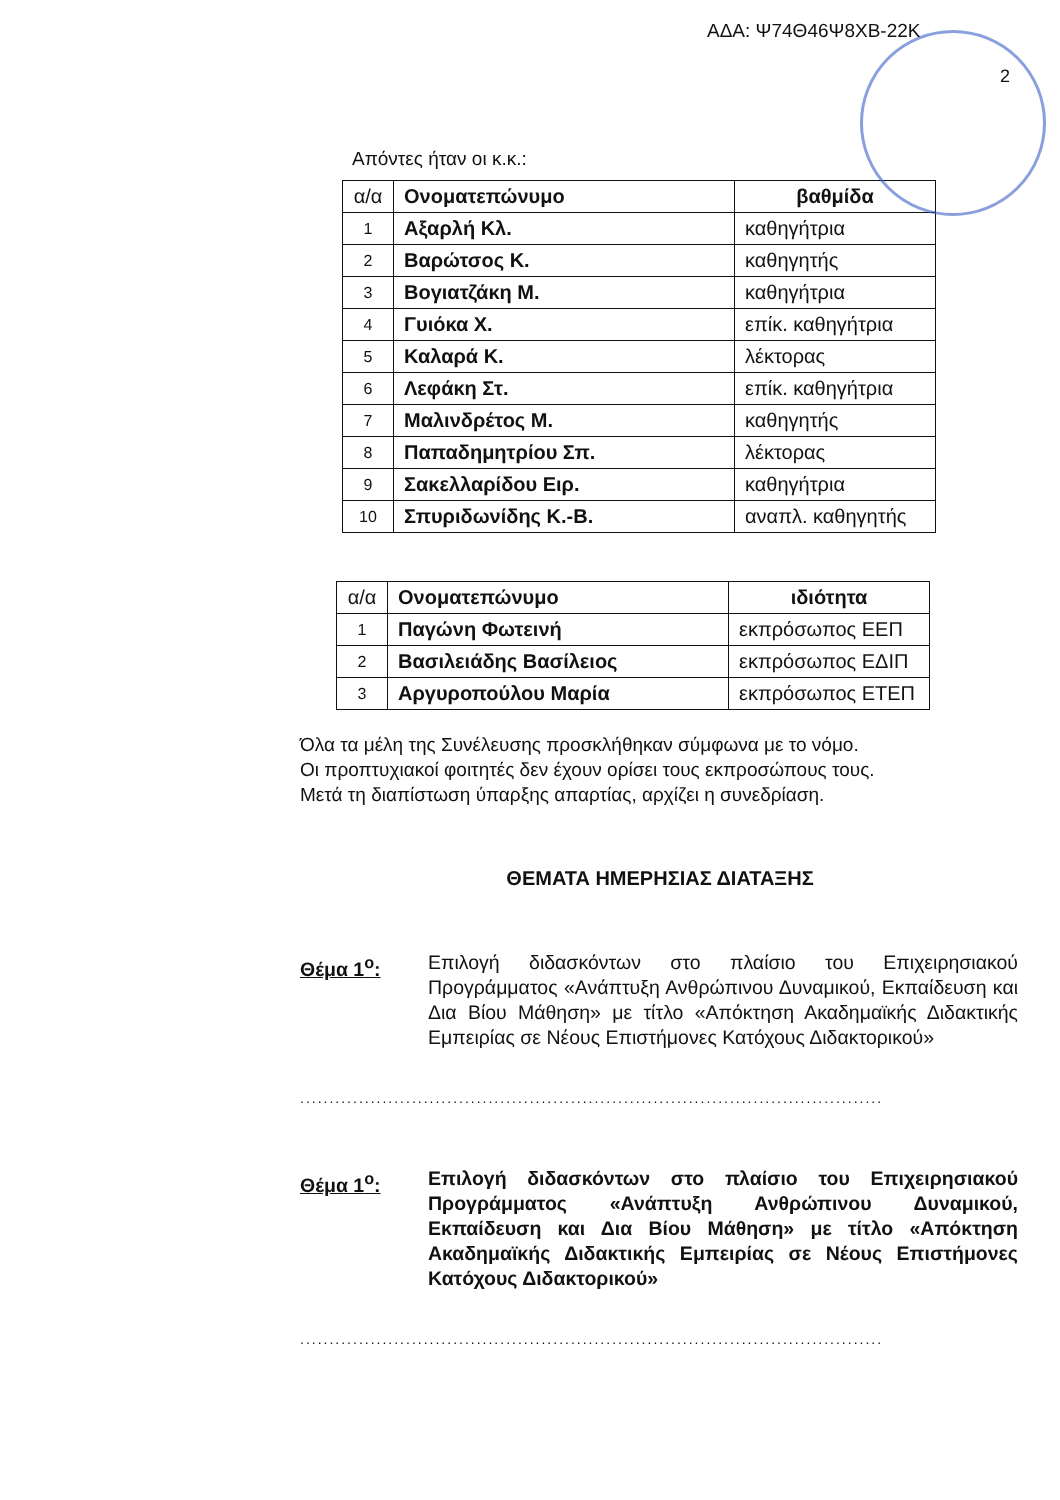ΑΔΑ: Ψ74Θ46Ψ8ΧΒ-22Κ
2
Απόντες ήταν οι κ.κ.:
| α/α | Ονοματεπώνυμο | βαθμίδα |
| --- | --- | --- |
| 1 | Αξαρλή Κλ. | καθηγήτρια |
| 2 | Βαρώτσος Κ. | καθηγητής |
| 3 | Βογιατζάκη Μ. | καθηγήτρια |
| 4 | Γυιόκα Χ. | επίκ. καθηγήτρια |
| 5 | Καλαρά Κ. | λέκτορας |
| 6 | Λεφάκη Στ. | επίκ. καθηγήτρια |
| 7 | Μαλινδρέτος Μ. | καθηγητής |
| 8 | Παπαδημητρίου Σπ. | λέκτορας |
| 9 | Σακελλαρίδου Ειρ. | καθηγήτρια |
| 10 | Σπυριδωνίδης Κ.-Β. | αναπλ. καθηγητής |
| α/α | Ονοματεπώνυμο | ιδιότητα |
| --- | --- | --- |
| 1 | Παγώνη Φωτεινή | εκπρόσωπος ΕΕΠ |
| 2 | Βασιλειάδης Βασίλειος | εκπρόσωπος ΕΔΙΠ |
| 3 | Αργυροπούλου Μαρία | εκπρόσωπος ΕΤΕΠ |
Όλα τα μέλη της Συνέλευσης προσκλήθηκαν σύμφωνα με το νόμο.
Οι προπτυχιακοί φοιτητές δεν έχουν ορίσει τους εκπροσώπους τους.
Μετά τη διαπίστωση ύπαρξης απαρτίας, αρχίζει η συνεδρίαση.
ΘΕΜΑΤΑ ΗΜΕΡΗΣΙΑΣ ΔΙΑΤΑΞΗΣ
Θέμα 1<sup>ο</sup>: Επιλογή διδασκόντων στο πλαίσιο του Επιχειρησιακού Προγράμματος «Ανάπτυξη Ανθρώπινου Δυναμικού, Εκπαίδευση και Δια Βίου Μάθηση» με τίτλο «Απόκτηση Ακαδημαϊκής Διδακτικής Εμπειρίας σε Νέους Επιστήμονες Κατόχους Διδακτορικού»
...................................................................................................
Θέμα 1<sup>ο</sup>: Επιλογή διδασκόντων στο πλαίσιο του Επιχειρησιακού Προγράμματος «Ανάπτυξη Ανθρώπινου Δυναμικού, Εκπαίδευση και Δια Βίου Μάθηση» με τίτλο «Απόκτηση Ακαδημαϊκής Διδακτικής Εμπειρίας σε Νέους Επιστήμονες Κατόχους Διδακτορικού»
...................................................................................................